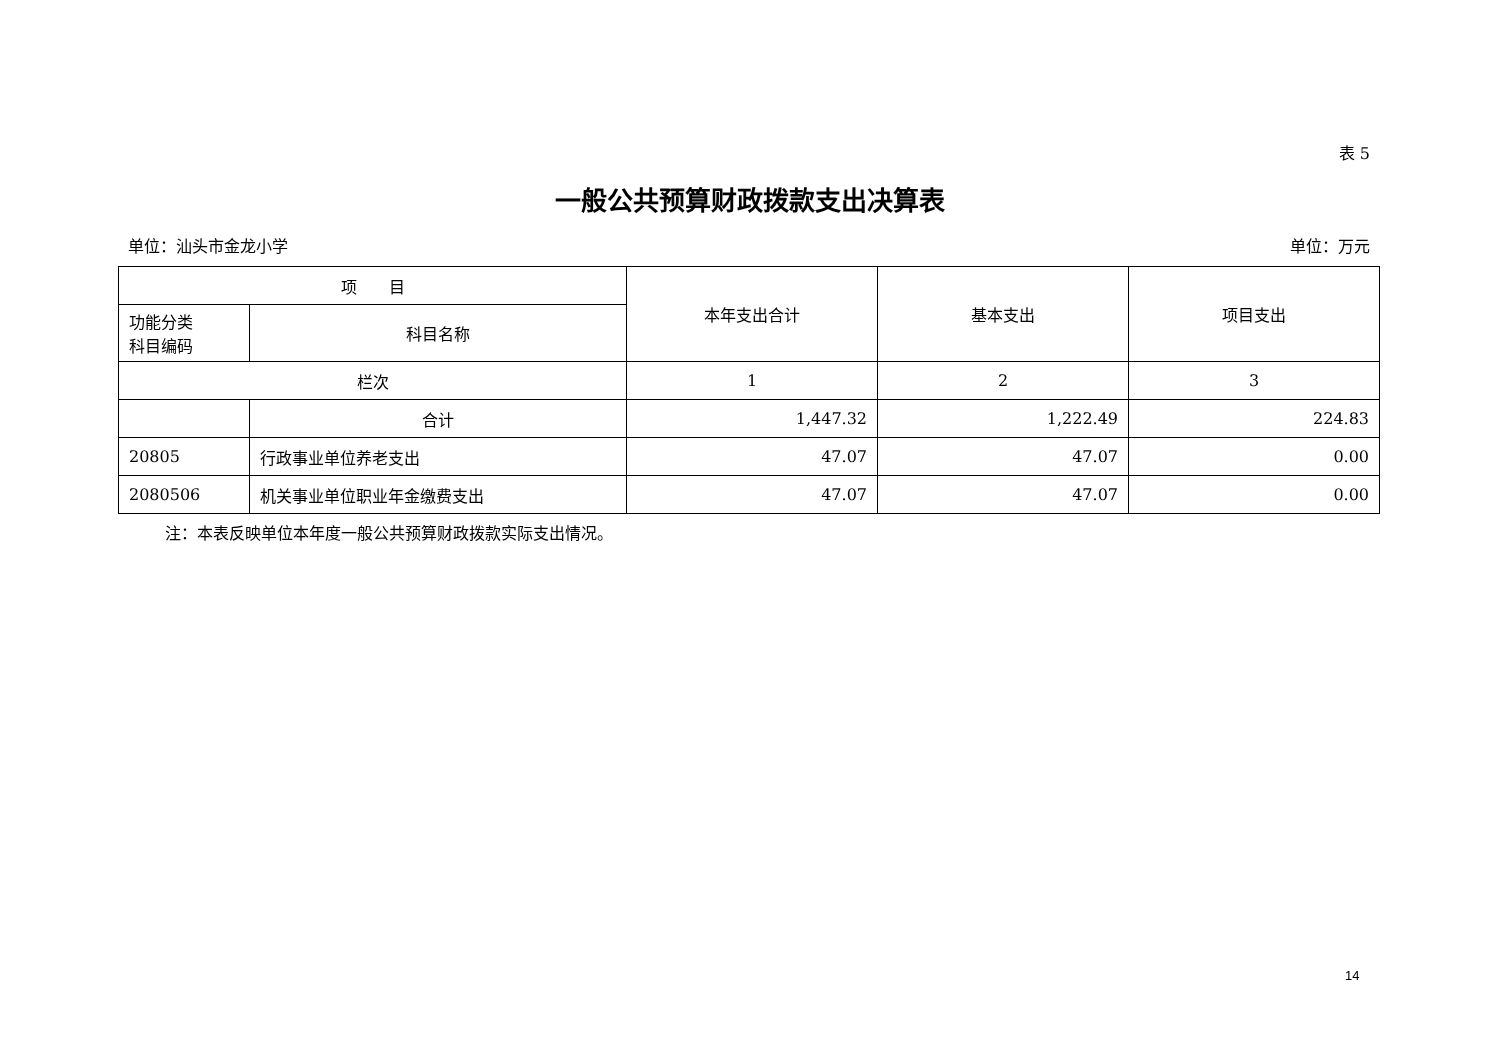表 5
一般公共预算财政拨款支出决算表
单位：汕头市金龙小学 单位：万元
| 项 目 | | 本年支出合计 | 基本支出 | 项目支出 |
| --- | --- | --- | --- | --- |
| 功能分类 科目编码 | 科目名称 | | | |
| 栏次 | | 1 | 2 | 3 |
| | 合计 | 1,447.32 | 1,222.49 | 224.83 |
| 20805 | 行政事业单位养老支出 | 47.07 | 47.07 | 0.00 |
| 2080506 | 机关事业单位职业年金缴费支出 | 47.07 | 47.07 | 0.00 |
注：本表反映单位本年度一般公共预算财政拨款实际支出情况。
14